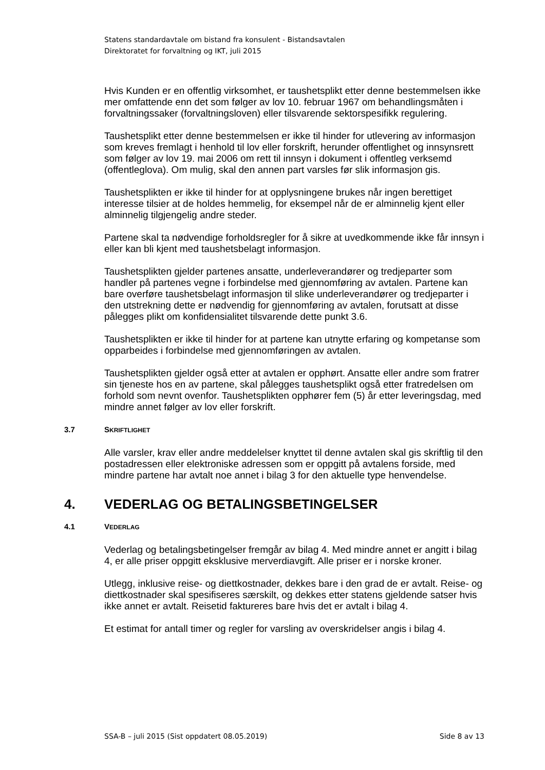Statens standardavtale om bistand fra konsulent - Bistandsavtalen
Direktoratet for forvaltning og IKT, juli 2015
Hvis Kunden er en offentlig virksomhet, er taushetsplikt etter denne bestemmelsen ikke mer omfattende enn det som følger av lov 10. februar 1967 om behandlingsmåten i forvaltningssaker (forvaltningsloven) eller tilsvarende sektorspesifikk regulering.
Taushetsplikt etter denne bestemmelsen er ikke til hinder for utlevering av informasjon som kreves fremlagt i henhold til lov eller forskrift, herunder offentlighet og innsynsrett som følger av lov 19. mai 2006 om rett til innsyn i dokument i offentleg verksemd (offentleglova). Om mulig, skal den annen part varsles før slik informasjon gis.
Taushetsplikten er ikke til hinder for at opplysningene brukes når ingen berettiget interesse tilsier at de holdes hemmelig, for eksempel når de er alminnelig kjent eller alminnelig tilgjengelig andre steder.
Partene skal ta nødvendige forholdsregler for å sikre at uvedkommende ikke får innsyn i eller kan bli kjent med taushetsbelagt informasjon.
Taushetsplikten gjelder partenes ansatte, underleverandører og tredjeparter som handler på partenes vegne i forbindelse med gjennomføring av avtalen. Partene kan bare overføre taushetsbelagt informasjon til slike underleverandører og tredjeparter i den utstrekning dette er nødvendig for gjennomføring av avtalen, forutsatt at disse pålegges plikt om konfidensialitet tilsvarende dette punkt 3.6.
Taushetsplikten er ikke til hinder for at partene kan utnytte erfaring og kompetanse som opparbeides i forbindelse med gjennomføringen av avtalen.
Taushetsplikten gjelder også etter at avtalen er opphørt. Ansatte eller andre som fratrer sin tjeneste hos en av partene, skal pålegges taushetsplikt også etter fratredelsen om forhold som nevnt ovenfor. Taushetsplikten opphører fem (5) år etter leveringsdag, med mindre annet følger av lov eller forskrift.
3.7 SKRIFTLIGHET
Alle varsler, krav eller andre meddelelser knyttet til denne avtalen skal gis skriftlig til den postadressen eller elektroniske adressen som er oppgitt på avtalens forside, med mindre partene har avtalt noe annet i bilag 3 for den aktuelle type henvendelse.
4. VEDERLAG OG BETALINGSBETINGELSER
4.1 VEDERLAG
Vederlag og betalingsbetingelser fremgår av bilag 4. Med mindre annet er angitt i bilag 4, er alle priser oppgitt eksklusive merverdiavgift. Alle priser er i norske kroner.
Utlegg, inklusive reise- og diettkostnader, dekkes bare i den grad de er avtalt. Reise- og diettkostnader skal spesifiseres særskilt, og dekkes etter statens gjeldende satser hvis ikke annet er avtalt. Reisetid faktureres bare hvis det er avtalt i bilag 4.
Et estimat for antall timer og regler for varsling av overskridelser angis i bilag 4.
SSA-B – juli 2015 (Sist oppdatert 08.05.2019) Side 8 av 13